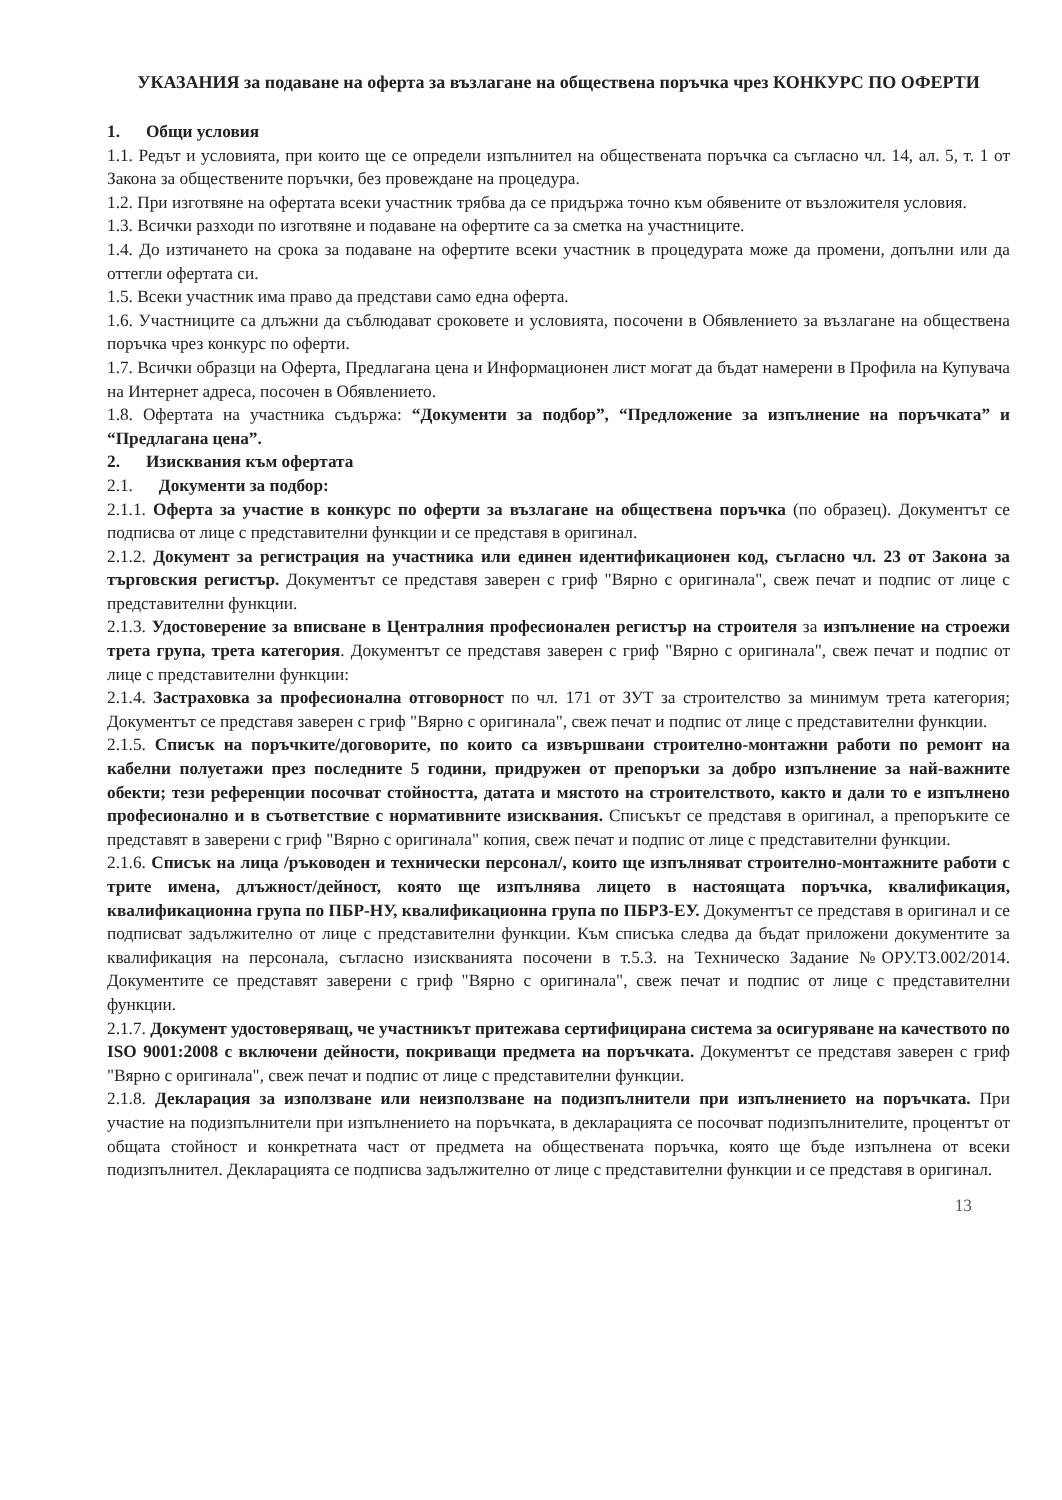УКАЗАНИЯ за подаване на оферта за възлагане на обществена поръчка чрез КОНКУРС ПО ОФЕРТИ
1. Общи условия
1.1. Редът и условията, при които ще се определи изпълнител на обществената поръчка са съгласно чл. 14, ал. 5, т. 1 от Закона за обществените поръчки, без провеждане на процедура.
1.2. При изготвяне на офертата всеки участник трябва да се придържа точно към обявените от възложителя условия.
1.3. Всички разходи по изготвяне и подаване на офертите са за сметка на участниците.
1.4. До изтичането на срока за подаване на офертите всеки участник в процедурата може да промени, допълни или да оттегли офертата си.
1.5. Всеки участник има право да представи само една оферта.
1.6. Участниците са длъжни да съблюдават сроковете и условията, посочени в Обявлението за възлагане на обществена поръчка чрез конкурс по оферти.
1.7. Всички образци на Оферта, Предлагана цена и Информационен лист могат да бъдат намерени в Профила на Купувача на Интернет адреса, посочен в Обявлението.
1.8. Офертата на участника съдържа: “Документи за подбор”, “Предложение за изпълнение на поръчката” и “Предлагана цена”.
2. Изисквания към офертата
2.1. Документи за подбор:
2.1.1. Оферта за участие в конкурс по оферти за възлагане на обществена поръчка (по образец). Документът се подписва от лице с представителни функции и се представя в оригинал.
2.1.2. Документ за регистрация на участника или единен идентификационен код, съгласно чл. 23 от Закона за търговския регистър. Документът се представя заверен с гриф "Вярно с оригинала", свеж печат и подпис от лице с представителни функции.
2.1.3. Удостоверение за вписване в Централния професионален регистър на строителя за изпълнение на строежи трета група, трета категория. Документът се представя заверен с гриф "Вярно с оригинала", свеж печат и подпис от лице с представителни функции:
2.1.4. Застраховка за професионална отговорност по чл. 171 от ЗУТ за строителство за минимум трета категория; Документът се представя заверен с гриф "Вярно с оригинала", свеж печат и подпис от лице с представителни функции.
2.1.5. Списък на поръчките/договорите, по които са извършвани строително-монтажни работи по ремонт на кабелни полуетажи през последните 5 години, придружен от препоръки за добро изпълнение за най-важните обекти; тези референции посочват стойността, датата и мястото на строителството, както и дали то е изпълнено професионално и в съответствие с нормативните изисквания. Списъкът се представя в оригинал, а препоръките се представят в заверени с гриф "Вярно с оригинала" копия, свеж печат и подпис от лице с представителни функции.
2.1.6. Списък на лица /ръководен и технически персонал/, които ще изпълняват строително-монтажните работи с трите имена, длъжност/дейност, която ще изпълнява лицето в настоящата поръчка, квалификация, квалификационна група по ПБР-НУ, квалификационна група по ПБРЗ-ЕУ. Документът се представя в оригинал и се подписват задължително от лице с представителни функции. Към списъка следва да бъдат приложени документите за квалификация на персонала, съгласно изискванията посочени в т.5.3. на Техническо Задание №ОРУ.ТЗ.002/2014. Документите се представят заверени с гриф "Вярно с оригинала", свеж печат и подпис от лице с представителни функции.
2.1.7. Документ удостоверяващ, че участникът притежава сертифицирана система за осигуряване на качеството по ISO 9001:2008 с включени дейности, покриващи предмета на поръчката. Документът се представя заверен с гриф "Вярно с оригинала", свеж печат и подпис от лице с представителни функции.
2.1.8. Декларация за използване или неизползване на подизпълнители при изпълнението на поръчката. При участие на подизпълнители при изпълнението на поръчката, в декларацията се посочват подизпълнителите, процентът от общата стойност и конкретната част от предмета на обществената поръчка, която ще бъде изпълнена от всеки подизпълнител. Декларацията се подписва задължително от лице с представителни функции и се представя в оригинал.
13